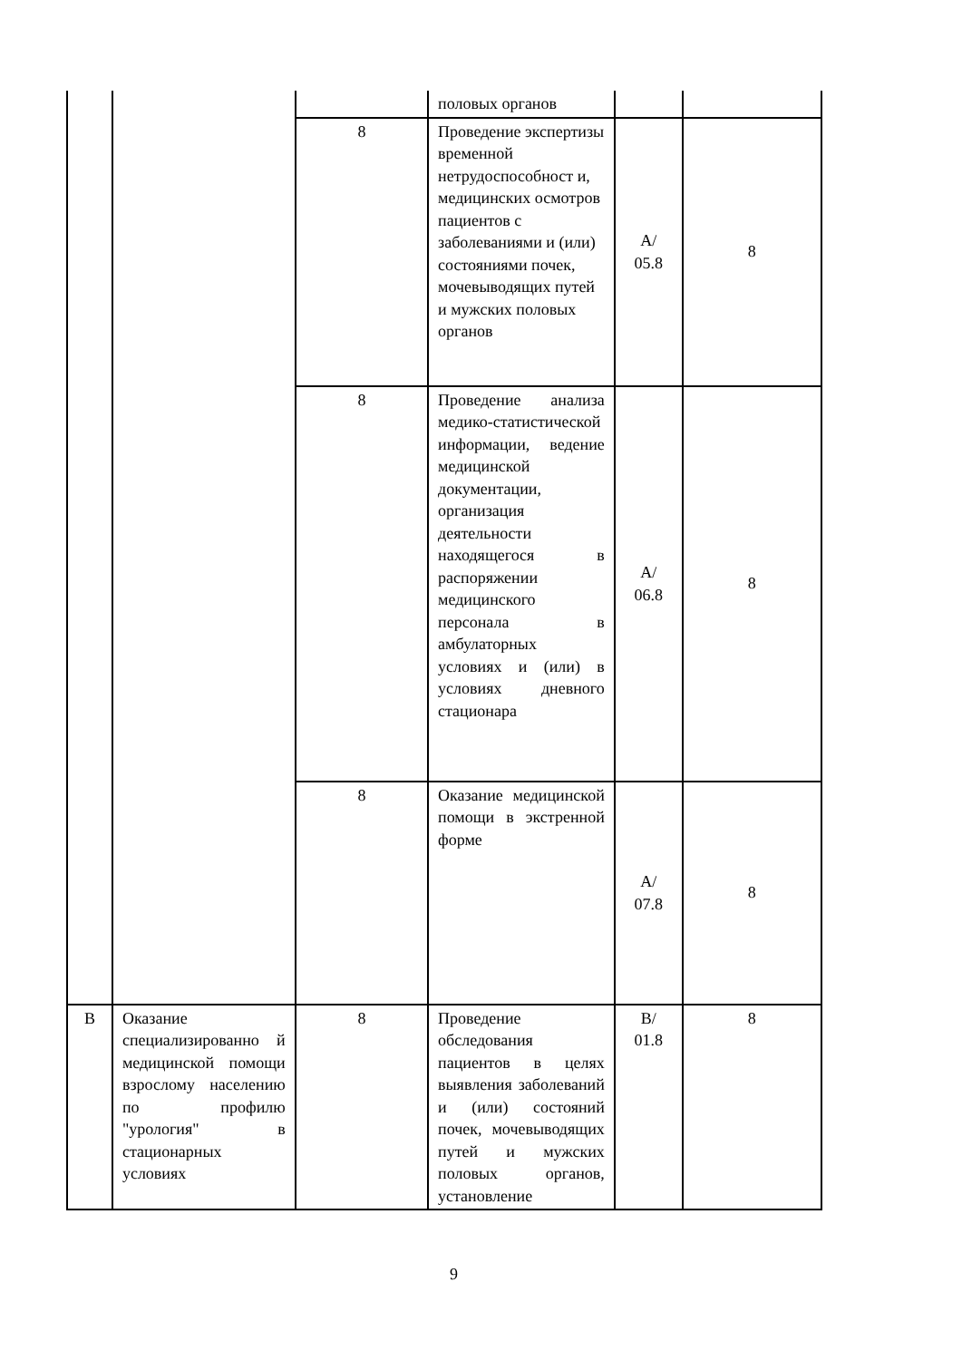| | | | половых органов | | |
| | | 8 | Проведение экспертизы временной нетрудоспособност и, медицинских осмотров пациентов с заболеваниями и (или) состояниями почек, мочевыводящих путей и мужских половых органов | А/ 05.8 | 8 |
| | | 8 | Проведение анализа медико-статистической информации, ведение медицинской документации, организация деятельности находящегося в распоряжении медицинского персонала в амбулаторных условиях и (или) в условиях дневного стационара | А/ 06.8 | 8 |
| | | 8 | Оказание медицинской помощи в экстренной форме | А/ 07.8 | 8 |
| В | Оказание специализированно й медицинской помощи взрослому населению по профилю "урология" в стационарных условиях | 8 | Проведение обследования пациентов в целях выявления заболеваний и (или) состояний почек, мочевыводящих путей и мужских половых органов, установление | В/ 01.8 | 8 |
9